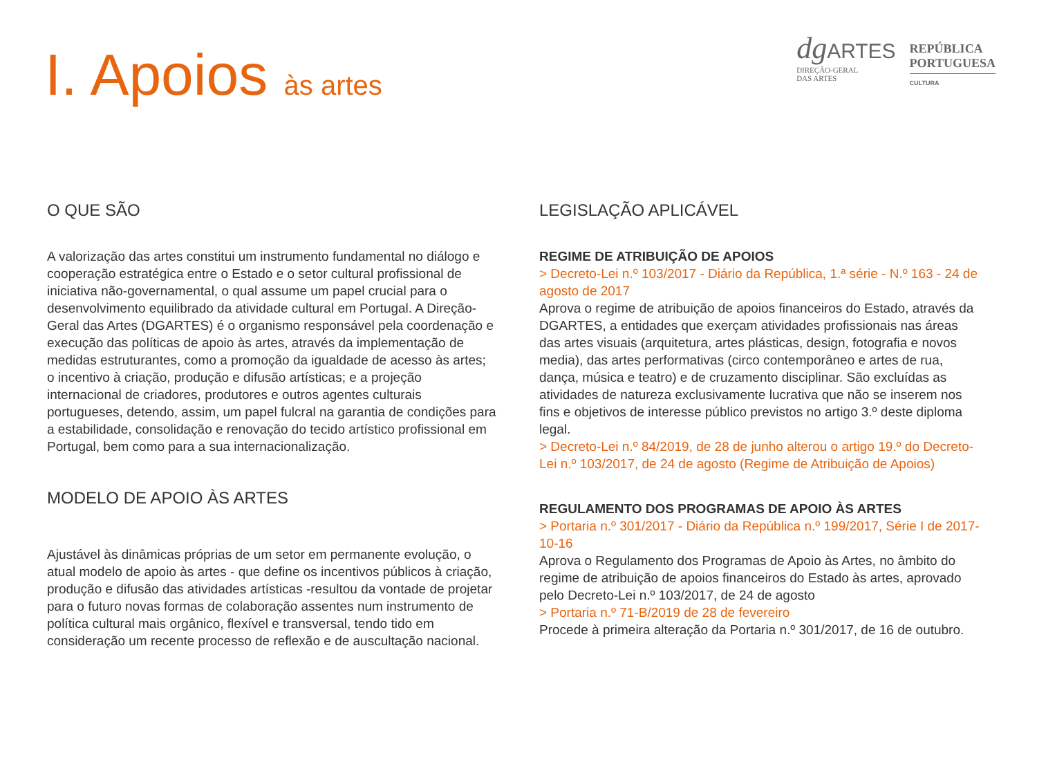I. Apoios às artes
dg ARTES
DIREÇÃO-GERAL
DAS ARTES
REPÚBLICA
PORTUGUESA
CULTURA
O QUE SÃO
A valorização das artes constitui um instrumento fundamental no diálogo e cooperação estratégica entre o Estado e o setor cultural profissional de iniciativa não-governamental, o qual assume um papel crucial para o desenvolvimento equilibrado da atividade cultural em Portugal. A Direção-Geral das Artes (DGARTES) é o organismo responsável pela coordenação e execução das políticas de apoio às artes, através da implementação de medidas estruturantes, como a promoção da igualdade de acesso às artes; o incentivo à criação, produção e difusão artísticas; e a projeção internacional de criadores, produtores e outros agentes culturais portugueses, detendo, assim, um papel fulcral na garantia de condições para a estabilidade, consolidação e renovação do tecido artístico profissional em Portugal, bem como para a sua internacionalização.
MODELO DE APOIO ÀS ARTES
Ajustável às dinâmicas próprias de um setor em permanente evolução, o atual modelo de apoio às artes - que define os incentivos públicos à criação, produção e difusão das atividades artísticas -resultou da vontade de projetar para o futuro novas formas de colaboração assentes num instrumento de política cultural mais orgânico, flexível e transversal, tendo tido em consideração um recente processo de reflexão e de auscultação nacional.
LEGISLAÇÃO APLICÁVEL
REGIME DE ATRIBUIÇÃO DE APOIOS
> Decreto-Lei n.º 103/2017 - Diário da República, 1.ª série - N.º 163 - 24 de agosto de 2017
Aprova o regime de atribuição de apoios financeiros do Estado, através da DGARTES, a entidades que exerçam atividades profissionais nas áreas das artes visuais (arquitetura, artes plásticas, design, fotografia e novos media), das artes performativas (circo contemporâneo e artes de rua, dança, música e teatro) e de cruzamento disciplinar. São excluídas as atividades de natureza exclusivamente lucrativa que não se inserem nos fins e objetivos de interesse público previstos no artigo 3.º deste diploma legal.
> Decreto-Lei n.º 84/2019, de 28 de junho alterou o artigo 19.º do Decreto-Lei n.º 103/2017, de 24 de agosto (Regime de Atribuição de Apoios)
REGULAMENTO DOS PROGRAMAS DE APOIO ÀS ARTES
> Portaria n.º 301/2017 - Diário da República n.º 199/2017, Série I de 2017-10-16
Aprova o Regulamento dos Programas de Apoio às Artes, no âmbito do regime de atribuição de apoios financeiros do Estado às artes, aprovado pelo Decreto-Lei n.º 103/2017, de 24 de agosto
> Portaria n.º 71-B/2019 de 28 de fevereiro
Procede à primeira alteração da Portaria n.º 301/2017, de 16 de outubro.